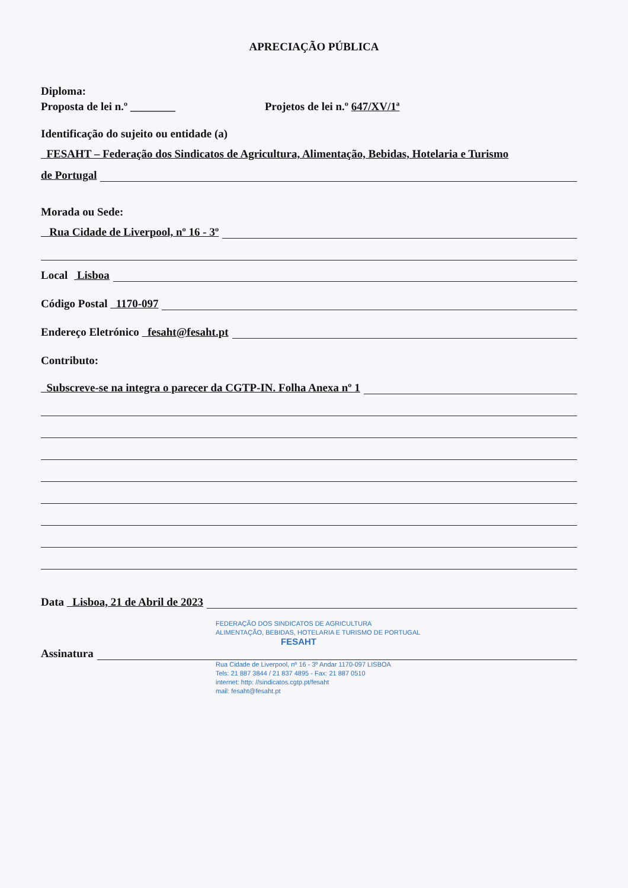APRECIAÇÃO PÚBLICA
Diploma:
Proposta de lei n.º ________ Projetos de lei n.º 647/XV/1ª
Identificação do sujeito ou entidade (a)
FESAHT – Federação dos Sindicatos de Agricultura, Alimentação, Bebidas, Hotelaria e Turismo
de Portugal
Morada ou Sede:
Rua Cidade de Liverpool, nº 16 - 3º
Local Lisboa
Código Postal 1170-097
Endereço Eletrónico fesaht@fesaht.pt
Contributo:
Subscreve-se na integra o parecer da CGTP-IN. Folha Anexa nº 1
Data Lisboa, 21 de Abril de 2023
FEDERAÇÃO DOS SINDICATOS DE AGRICULTURA
ALIMENTAÇÃO, BEBIDAS, HOTELARIA E TURISMO DE PORTUGAL
FESAHT
Assinatura
Rua Cidade de Liverpool, nº 16 - 3º Andar 1170-097 LISBOA
Tels: 21 887 3844 / 21 837 4895 - Fax: 21 887 0510
internet: http: //sindicatos.cgtp.pt/fesaht
mail: fesaht@fesaht.pt